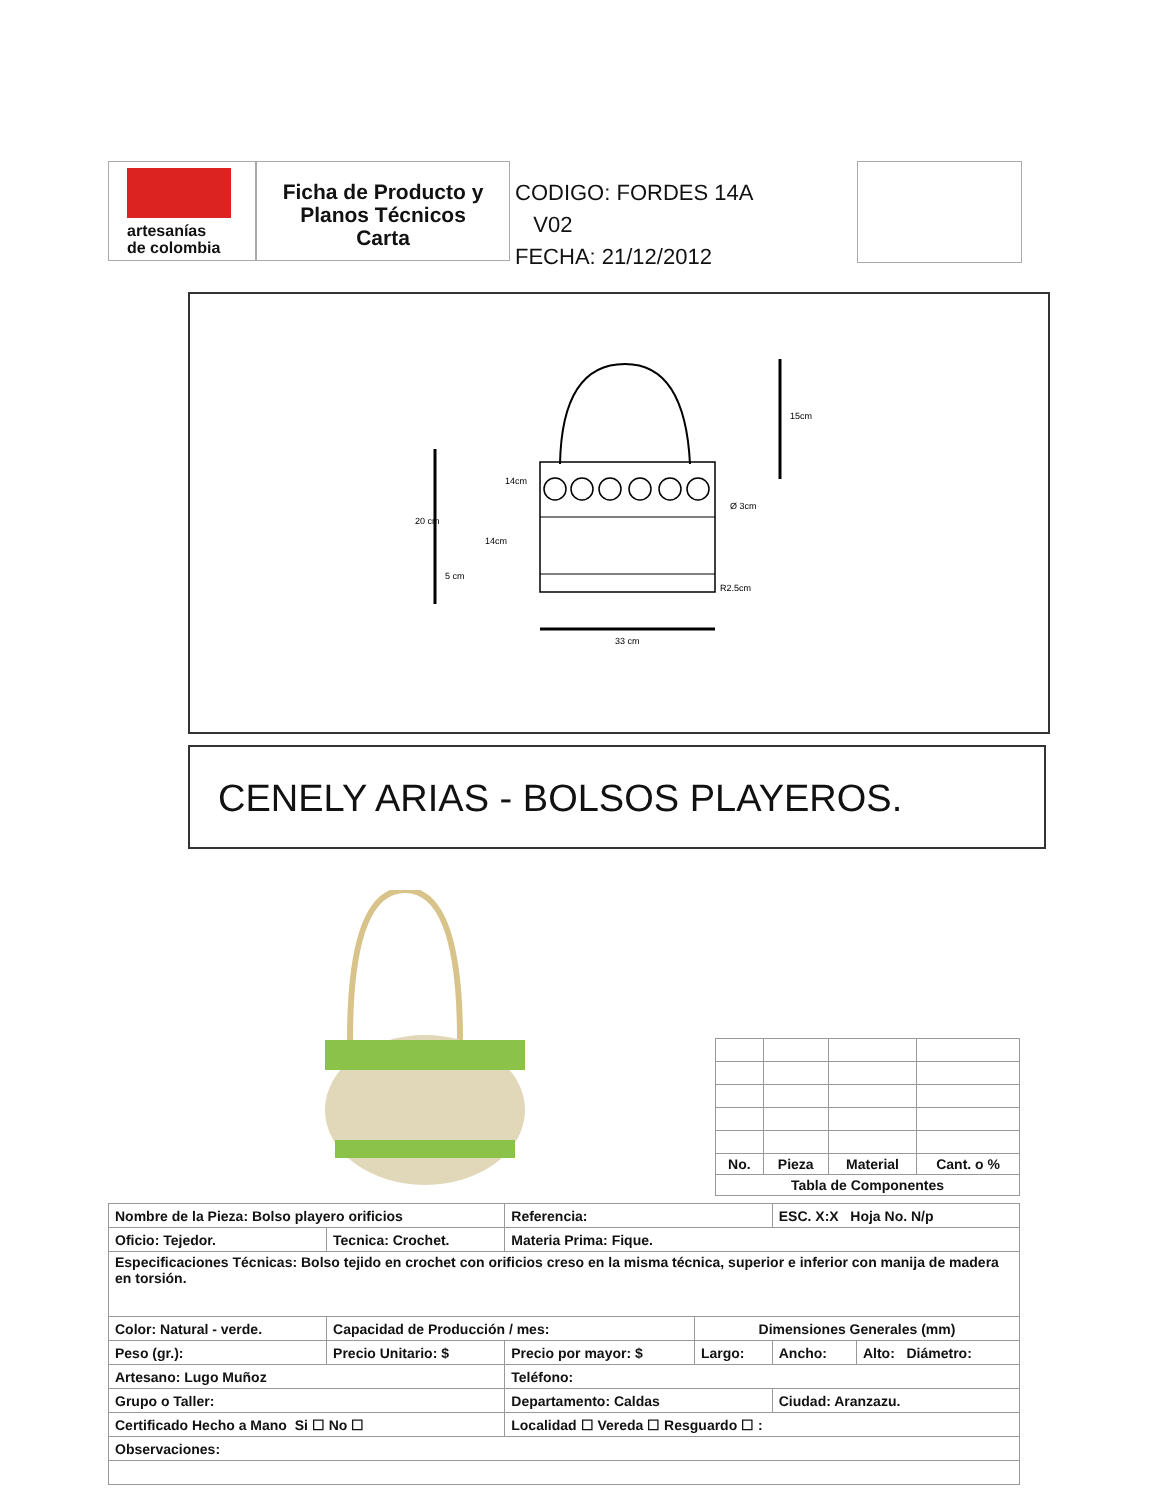artesanías
de colombia
Ficha de Producto y
Planos Técnicos
Carta
CODIGO: FORDES 14A V02
FECHA: 21/12/2012
33 cm
15cm
20 cm
Ø 3cm
R2.5cm
14cm
14cm
5 cm
CENELY ARIAS - BOLSOS PLAYEROS.
| No. | Pieza | Material | Cant. o % |
| --- | --- | --- | --- |
| Tabla de Componentes | | | |
| Nombre de la Pieza: Bolso playero orificios | | | Referencia: | | ESC. X:X Hoja No. N/p | |
| Oficio: Tejedor. | | Tecnica: Crochet. | Materia Prima: Fique. | | | |
| Especificaciones Técnicas: Bolso tejido en crochet con orificios creso en la misma técnica, superior e inferior con manija de madera en torsión. | | | | | | |
| Color: Natural - verde. | | Capacidad de Producción / mes: | | Dimensiones Generales (mm) | | |
| Peso (gr.): | Precio Unitario: $ | | Precio por mayor: $ | Largo: | Ancho: | Alto: Diámetro: |
| Artesano: Lugo Muñoz | | | Teléfono: | | | |
| Grupo o Taller: | | | Departamento: Caldas | | Ciudad: Aranzazu. | |
| Certificado Hecho a Mano Si ☐ No ☐ | | | Localidad ☐ Vereda ☐ Resguardo ☐ : | | | |
| Observaciones: | | | | | | |